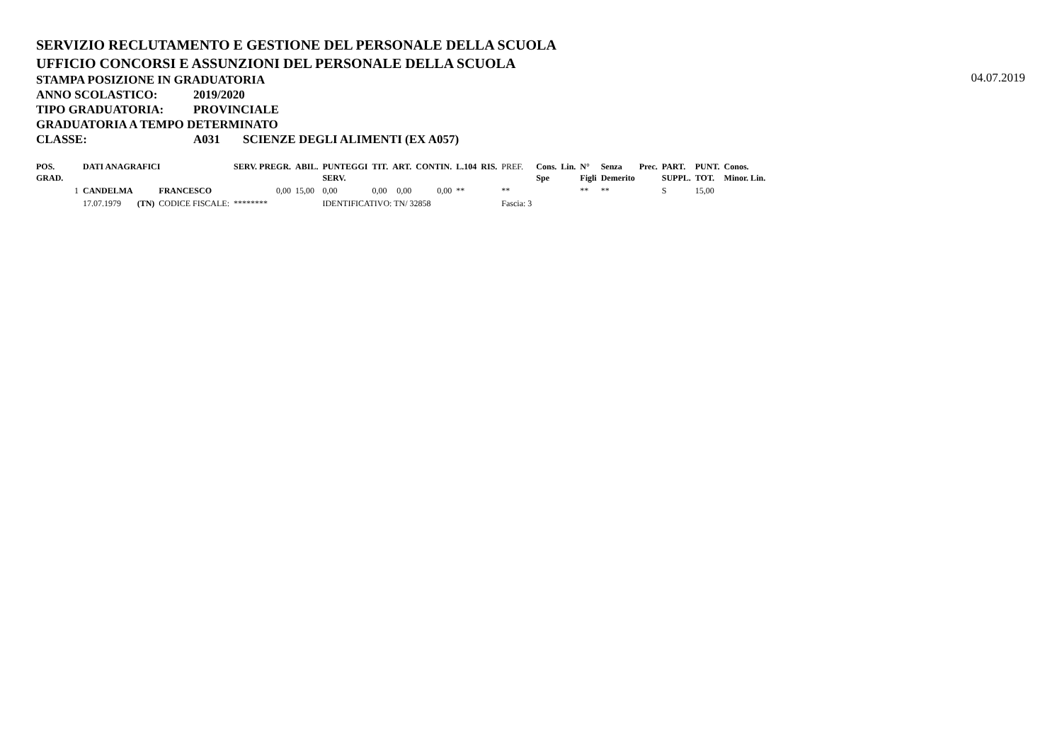SERVIZIO RECLUTAMENTO E GESTIONE DEL PERSONALE DELLA SCUOLA
UFFICIO CONCORSI E ASSUNZIONI DEL PERSONALE DELLA SCUOLA
STAMPA POSIZIONE IN GRADUATORIA
04.07.2019
ANNO SCOLASTICO: 2019/2020
TIPO GRADUATORIA: PROVINCIALE
GRADUATORIA A TEMPO DETERMINATO
CLASSE: A031 SCIENZE DEGLI ALIMENTI (EX A057)
| POS. GRAD. | DATI ANAGRAFICI | | | SERV. PREGR. | ABIL. | PUNTEGGI SERV. | TIT. | ART. | CONTIN. | L.104 | RIS. | PREF. | Cons. Spe | Lin. | N° Figli | Senza Demerito | Prec. | PART. SUPPL. | PUNT. TOT. | Conos. Minor. Lin. |
| --- | --- | --- | --- | --- | --- | --- | --- | --- | --- | --- | --- | --- | --- | --- | --- | --- | --- | --- | --- | --- |
| 1 | CANDELMA | | FRANCESCO | 0,00 | 15,00 | 0,00 | 0,00 | 0,00 | 0,00 | ** | | ** | | | ** | ** | | S | 15,00 | |
| | 17.07.1979 | (TN) | CODICE FISCALE: | ******** | | IDENTIFICATIVO: TN/ 32858 | | | | | | Fascia: 3 | | | | | | | | |